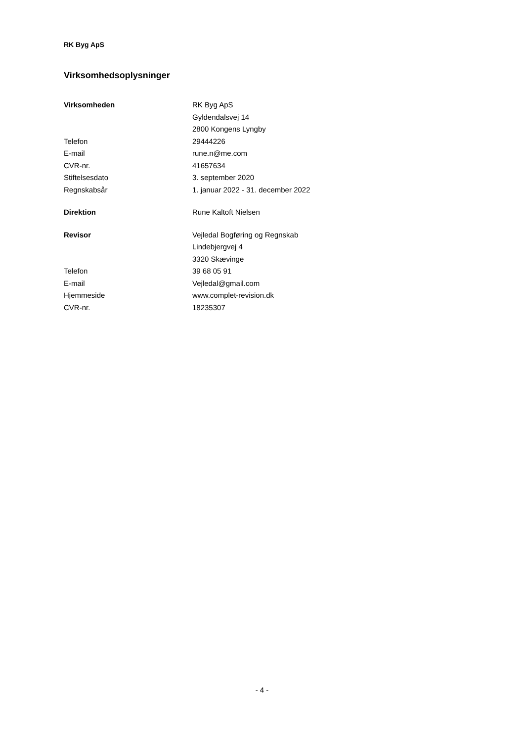RK Byg ApS
Virksomhedsoplysninger
| Virksomheden | RK Byg ApS |
| | Gyldendalsvej 14 |
| | 2800 Kongens Lyngby |
| Telefon | 29444226 |
| E-mail | rune.n@me.com |
| CVR-nr. | 41657634 |
| Stiftelsesdato | 3. september 2020 |
| Regnskabsår | 1. januar 2022 - 31. december 2022 |
| Direktion | Rune Kaltoft Nielsen |
| Revisor | Vejledal Bogføring og Regnskab |
| | Lindebjergvej 4 |
| | 3320 Skævinge |
| Telefon | 39 68 05 91 |
| E-mail | Vejledal@gmail.com |
| Hjemmeside | www.complet-revision.dk |
| CVR-nr. | 18235307 |
- 4 -